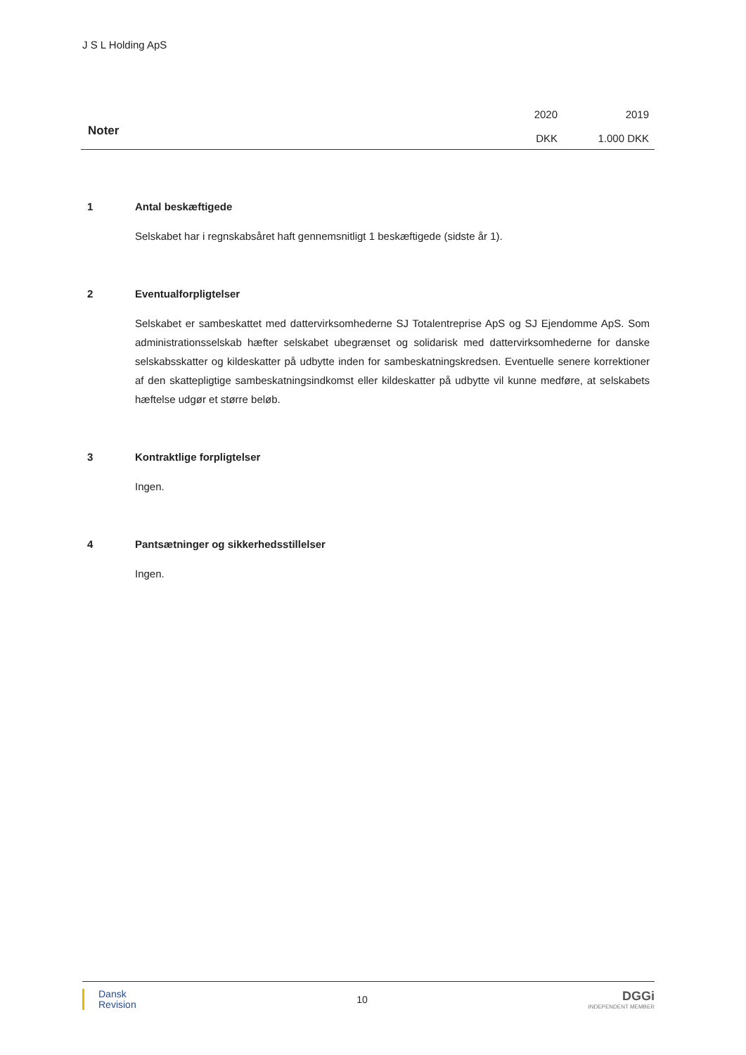J S L Holding ApS
Noter
2020
DKK
2019
1.000 DKK
1 Antal beskæftigede
Selskabet har i regnskabsåret haft gennemsnitligt 1 beskæftigede (sidste år 1).
2 Eventualforpligtelser
Selskabet er sambeskattet med dattervirksomhederne SJ Totalentreprise ApS og SJ Ejendomme ApS. Som administrationsselskab hæfter selskabet ubegrænset og solidarisk med dattervirksomhederne for danske selskabsskatter og kildeskatter på udbytte inden for sambeskatningskredsen. Eventuelle senere korrektioner af den skattepligtige sambeskatningsindkomst eller kildeskatter på udbytte vil kunne medføre, at selskabets hæftelse udgør et større beløb.
3 Kontraktlige forpligtelser
Ingen.
4 Pantsætninger og sikkerhedsstillelser
Ingen.
Dansk
Revision
10
DGGi
INDEPENDENT MEMBER